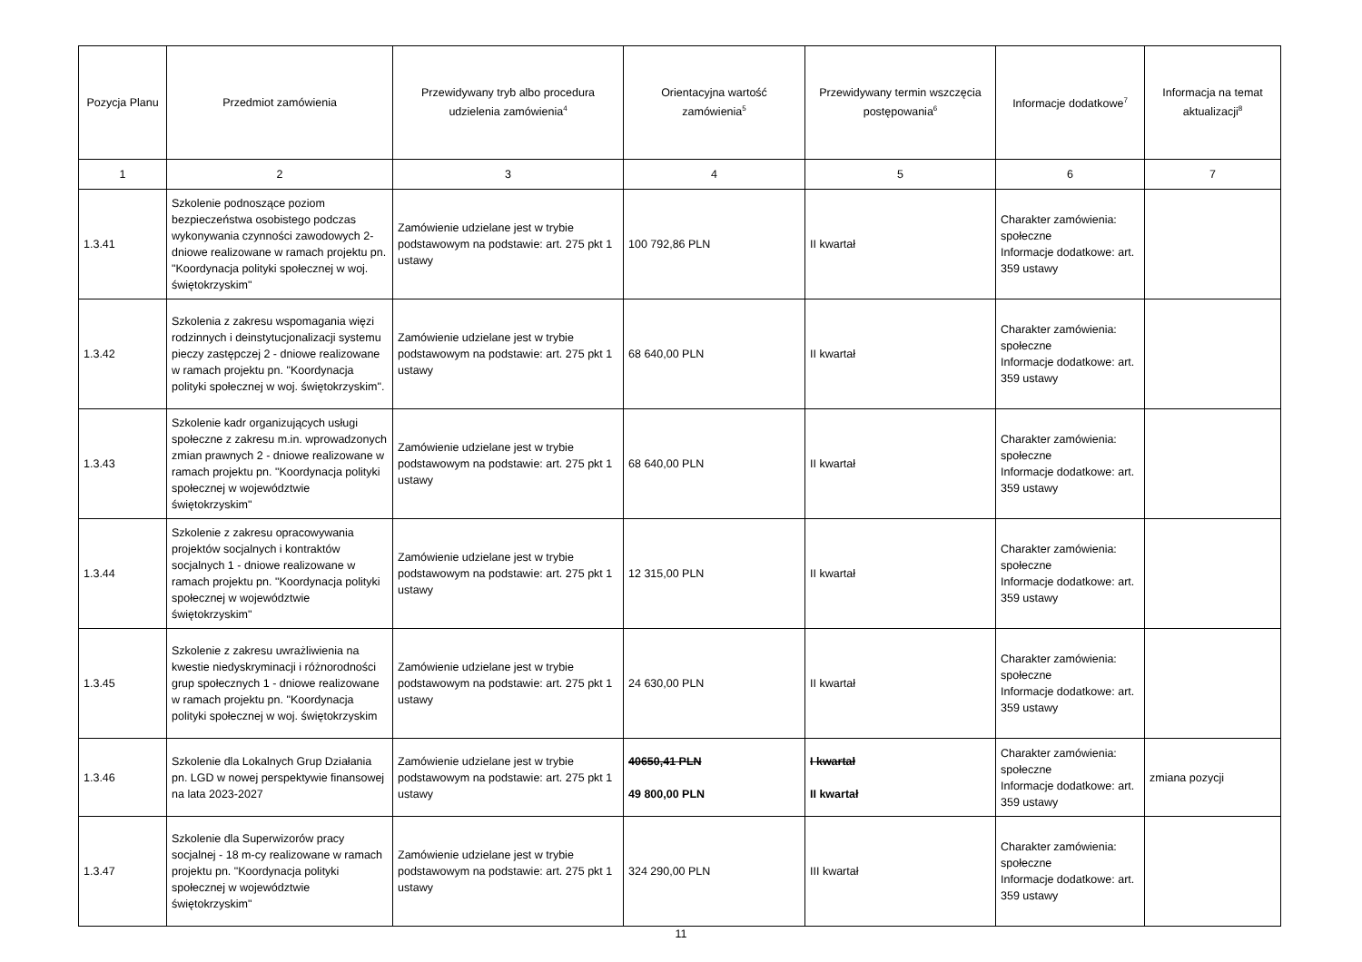| Pozycja Planu | Przedmiot zamówienia | Przewidywany tryb albo procedura udzielenia zamówienia<sup>4</sup> | Orientacyjna wartość zamówienia<sup>5</sup> | Przewidywany termin wszczęcia postępowania<sup>6</sup> | Informacje dodatkowe<sup>7</sup> | Informacja na temat aktualizacji<sup>8</sup> |
| --- | --- | --- | --- | --- | --- | --- |
| 1 | 2 | 3 | 4 | 5 | 6 | 7 |
| 1.3.41 | Szkolenie podnoszące poziom bezpieczeństwa osobistego podczas wykonywania czynności zawodowych 2- dniowe realizowane w ramach projektu pn. "Koordynacja polityki społecznej w woj. świętokrzyskim" | Zamówienie udzielane jest w trybie podstawowym na podstawie: art. 275 pkt 1 ustawy | 100 792,86 PLN | II kwartał | Charakter zamówienia: społeczne Informacje dodatkowe: art. 359 ustawy | |
| 1.3.42 | Szkolenia z zakresu wspomagania więzi rodzinnych i deinstytucjonalizacji systemu pieczy zastępczej 2 - dniowe realizowane w ramach projektu pn. "Koordynacja polityki społecznej w woj. świętokrzyskim". | Zamówienie udzielane jest w trybie podstawowym na podstawie: art. 275 pkt 1 ustawy | 68 640,00 PLN | II kwartał | Charakter zamówienia: społeczne Informacje dodatkowe: art. 359 ustawy | |
| 1.3.43 | Szkolenie kadr organizujących usługi społeczne z zakresu m.in. wprowadzonych zmian prawnych 2 - dniowe realizowane w ramach projektu pn. "Koordynacja polityki społecznej w województwie świętokrzyskim" | Zamówienie udzielane jest w trybie podstawowym na podstawie: art. 275 pkt 1 ustawy | 68 640,00 PLN | II kwartał | Charakter zamówienia: społeczne Informacje dodatkowe: art. 359 ustawy | |
| 1.3.44 | Szkolenie z zakresu opracowywania projektów socjalnych i kontraktów socjalnych 1 - dniowe realizowane w ramach projektu pn. "Koordynacja polityki społecznej w województwie świętokrzyskim" | Zamówienie udzielane jest w trybie podstawowym na podstawie: art. 275 pkt 1 ustawy | 12 315,00 PLN | II kwartał | Charakter zamówienia: społeczne Informacje dodatkowe: art. 359 ustawy | |
| 1.3.45 | Szkolenie z zakresu uwrażliwienia na kwestie niedyskryminacji i różnorodności grup społecznych 1 - dniowe realizowane w ramach projektu pn. "Koordynacja polityki społecznej w woj. świętokrzyskim | Zamówienie udzielane jest w trybie podstawowym na podstawie: art. 275 pkt 1 ustawy | 24 630,00 PLN | II kwartał | Charakter zamówienia: społeczne Informacje dodatkowe: art. 359 ustawy | |
| 1.3.46 | Szkolenie dla Lokalnych Grup Działania pn. LGD w nowej perspektywie finansowej na lata 2023-2027 | Zamówienie udzielane jest w trybie podstawowym na podstawie: art. 275 pkt 1 ustawy | 40650,41 PLN 49 800,00 PLN | I kwartał II kwartał | Charakter zamówienia: społeczne Informacje dodatkowe: art. 359 ustawy | zmiana pozycji |
| 1.3.47 | Szkolenie dla Superwizorów pracy socjalnej - 18 m-cy realizowane w ramach projektu pn. "Koordynacja polityki społecznej w województwie świętokrzyskim" | Zamówienie udzielane jest w trybie podstawowym na podstawie: art. 275 pkt 1 ustawy | 324 290,00 PLN | III kwartał | Charakter zamówienia: społeczne Informacje dodatkowe: art. 359 ustawy | |
11